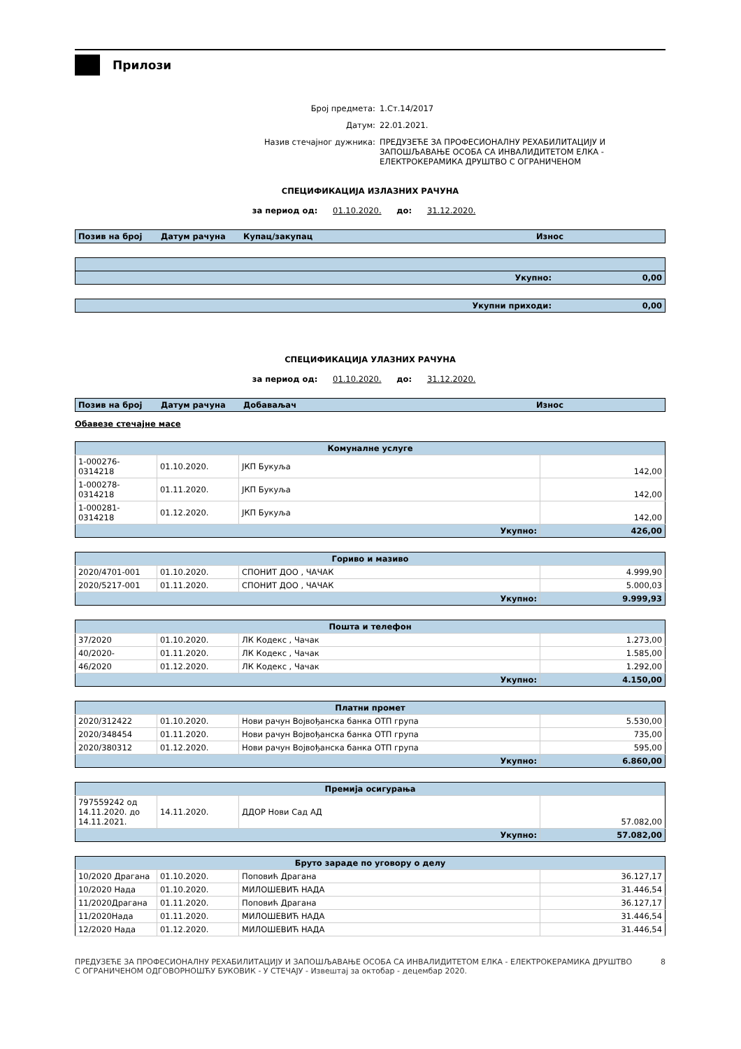Прилози
Број предмета: 1.Ст.14/2017
Датум: 22.01.2021.
Назив стечајног дужника: ПРЕДУЗЕЋЕ ЗА ПРОФЕСИОНАЛНУ РЕХАБИЛИТАЦИЈУ И
ЗАПОШЉАВАЊЕ ОСОБА СА ИНВАЛИДИТЕТОМ ЕЛКА -
ЕЛЕКТРОКЕРАМИКА ДРУШТВО С ОГРАНИЧЕНОМ
СПЕЦИФИКАЦИЈА ИЗЛАЗНИХ РАЧУНА
за период од: 01.10.2020. до: 31.12.2020.
| Позив на број | Датум рачуна | Купац/закупац | Износ |
| --- | --- | --- | --- |
| Укупно: | 0,00 |
| Укупни приходи: | 0,00 |
СПЕЦИФИКАЦИЈА УЛАЗНИХ РАЧУНА
за период од: 01.10.2020. до: 31.12.2020.
| Позив на број | Датум рачуна | Добаваљач | Износ |
| --- | --- | --- | --- |
Обавезе стечајне масе
| Комуналне услуге | | | |
| --- | --- | --- | --- |
| 1-000276- 0314218 | 01.10.2020. | ЈКП Букуља | 142,00 |
| 1-000278- 0314218 | 01.11.2020. | ЈКП Букуља | 142,00 |
| 1-000281- 0314218 | 01.12.2020. | ЈКП Букуља | 142,00 |
| Укупно: | | | 426,00 |
| Гориво и мазиво | | | |
| --- | --- | --- | --- |
| 2020/4701-001 | 01.10.2020. | СПОНИТ ДОО , ЧАЧАК | 4.999,90 |
| 2020/5217-001 | 01.11.2020. | СПОНИТ ДОО , ЧАЧАК | 5.000,03 |
| Укупно: | | | 9.999,93 |
| Пошта и телефон | | | |
| --- | --- | --- | --- |
| 37/2020 | 01.10.2020. | ЛК Кодекс , Чачак | 1.273,00 |
| 40/2020- | 01.11.2020. | ЛК Кодекс , Чачак | 1.585,00 |
| 46/2020 | 01.12.2020. | ЛК Кодекс , Чачак | 1.292,00 |
| Укупно: | | | 4.150,00 |
| Платни промет | | | |
| --- | --- | --- | --- |
| 2020/312422 | 01.10.2020. | Нови рачун Војвођанска банка ОТП група | 5.530,00 |
| 2020/348454 | 01.11.2020. | Нови рачун Војвођанска банка ОТП група | 735,00 |
| 2020/380312 | 01.12.2020. | Нови рачун Војвођанска банка ОТП група | 595,00 |
| Укупно: | | | 6.860,00 |
| Премија осигурања | | | |
| --- | --- | --- | --- |
| 797559242 од 14.11.2020. до 14.11.2021. | 14.11.2020. | ДДОР Нови Сад АД | 57.082,00 |
| Укупно: | | | 57.082,00 |
| Бруто зараде по уговору о делу | | | |
| --- | --- | --- | --- |
| 10/2020 Драгана | 01.10.2020. | Поповић Драгана | 36.127,17 |
| 10/2020 Нада | 01.10.2020. | МИЛОШЕВИЋ НАДА | 31.446,54 |
| 11/2020Драгана | 01.11.2020. | Поповић Драгана | 36.127,17 |
| 11/2020Нада | 01.11.2020. | МИЛОШЕВИЋ НАДА | 31.446,54 |
| 12/2020 Нада | 01.12.2020. | МИЛОШЕВИЋ НАДА | 31.446,54 |
ПРЕДУЗЕЋЕ ЗА ПРОФЕСИОНАЛНУ РЕХАБИЛИТАЦИЈУ И ЗАПОШЉАВАЊЕ ОСОБА СА ИНВАЛИДИТЕТОМ ЕЛКА - ЕЛЕКТРОКЕРАМИКА ДРУШТВО С ОГРАНИЧЕНОМ ОДГОВОРНОШЋУ БУКОВИК - У СТЕЧАЈУ - Извештај за октобар - децембар 2020. 8